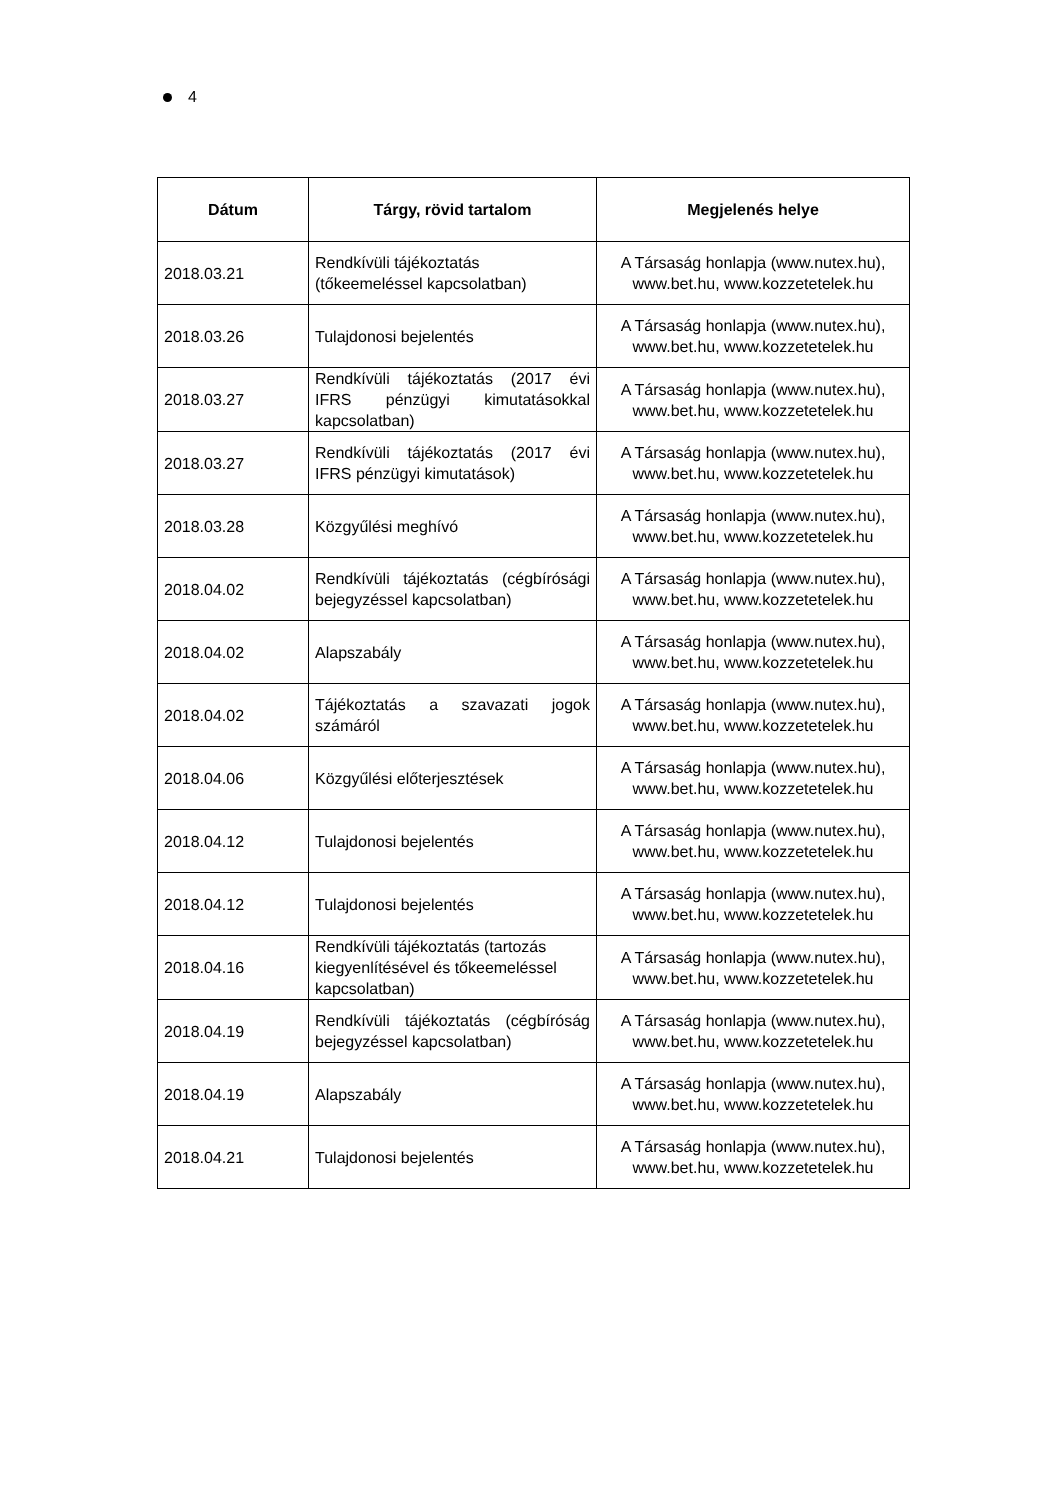4
| Dátum | Tárgy, rövid tartalom | Megjelenés helye |
| --- | --- | --- |
| 2018.03.21 | Rendkívüli tájékoztatás (tőkeemeléssel kapcsolatban) | A Társaság honlapja (www.nutex.hu), www.bet.hu, www.kozzetetelek.hu |
| 2018.03.26 | Tulajdonosi bejelentés | A Társaság honlapja (www.nutex.hu), www.bet.hu, www.kozzetetelek.hu |
| 2018.03.27 | Rendkívüli tájékoztatás (2017 évi IFRS pénzügyi kimutatásokkal kapcsolatban) | A Társaság honlapja (www.nutex.hu), www.bet.hu, www.kozzetetelek.hu |
| 2018.03.27 | Rendkívüli tájékoztatás (2017 évi IFRS pénzügyi kimutatások) | A Társaság honlapja (www.nutex.hu), www.bet.hu, www.kozzetetelek.hu |
| 2018.03.28 | Közgyűlési meghívó | A Társaság honlapja (www.nutex.hu), www.bet.hu, www.kozzetetelek.hu |
| 2018.04.02 | Rendkívüli tájékoztatás (cégbírósági bejegyzéssel kapcsolatban) | A Társaság honlapja (www.nutex.hu), www.bet.hu, www.kozzetetelek.hu |
| 2018.04.02 | Alapszabály | A Társaság honlapja (www.nutex.hu), www.bet.hu, www.kozzetetelek.hu |
| 2018.04.02 | Tájékoztatás a szavazati jogok számáról | A Társaság honlapja (www.nutex.hu), www.bet.hu, www.kozzetetelek.hu |
| 2018.04.06 | Közgyűlési előterjesztések | A Társaság honlapja (www.nutex.hu), www.bet.hu, www.kozzetetelek.hu |
| 2018.04.12 | Tulajdonosi bejelentés | A Társaság honlapja (www.nutex.hu), www.bet.hu, www.kozzetetelek.hu |
| 2018.04.12 | Tulajdonosi bejelentés | A Társaság honlapja (www.nutex.hu), www.bet.hu, www.kozzetetelek.hu |
| 2018.04.16 | Rendkívüli tájékoztatás (tartozás kiegyenlítésével és tőkeemeléssel kapcsolatban) | A Társaság honlapja (www.nutex.hu), www.bet.hu, www.kozzetetelek.hu |
| 2018.04.19 | Rendkívüli tájékoztatás (cégbíróság bejegyzéssel kapcsolatban) | A Társaság honlapja (www.nutex.hu), www.bet.hu, www.kozzetetelek.hu |
| 2018.04.19 | Alapszabály | A Társaság honlapja (www.nutex.hu), www.bet.hu, www.kozzetetelek.hu |
| 2018.04.21 | Tulajdonosi bejelentés | A Társaság honlapja (www.nutex.hu), www.bet.hu, www.kozzetetelek.hu |